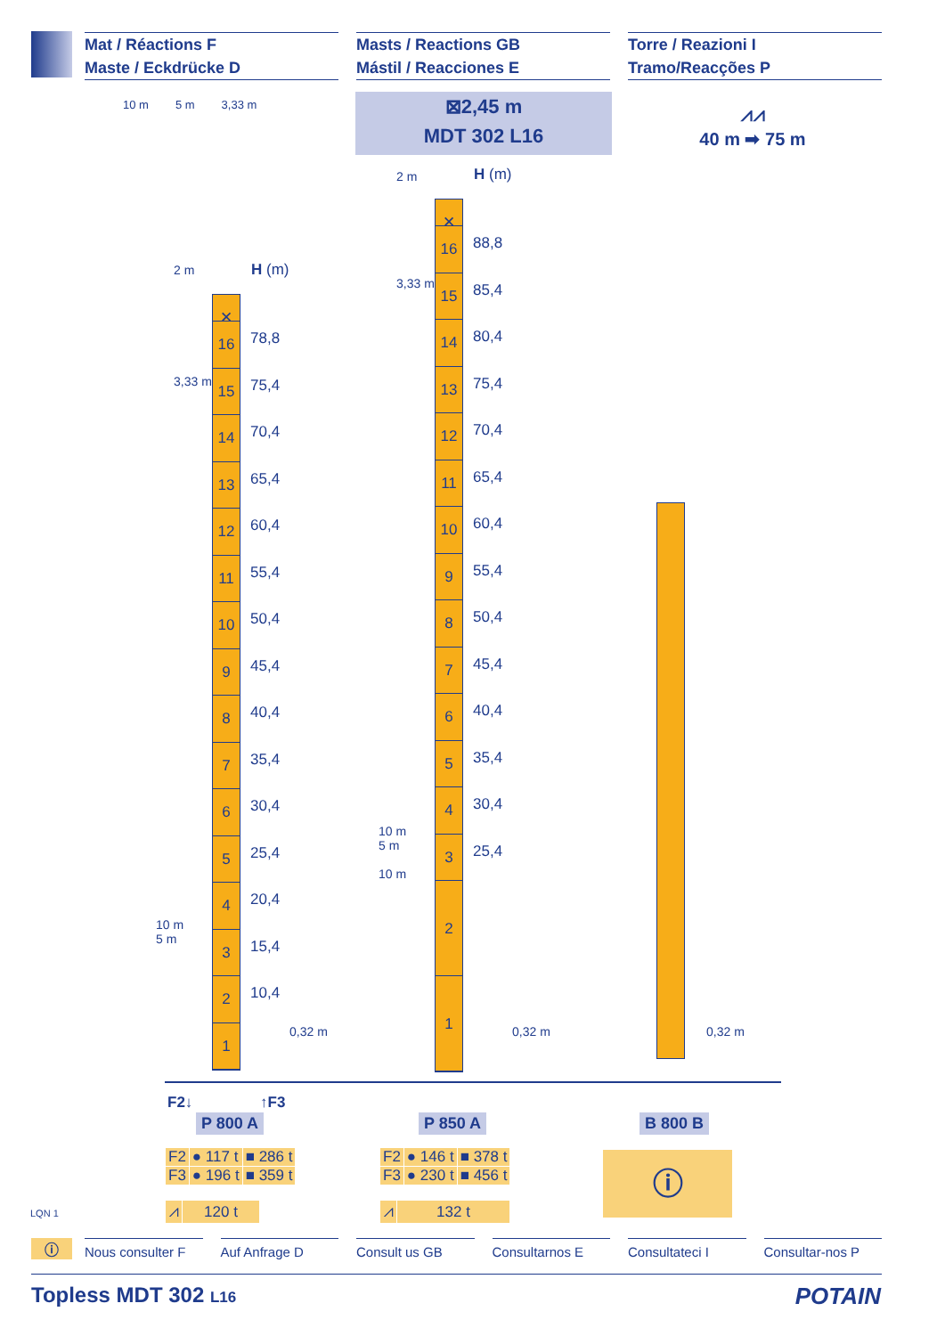Mat / Réactions F
Maste / Eckdrücke D
Masts / Reactions GB
Mástil / Reacciones E
Torre / Reazioni I
Tramo/Reacções P
10 m 5 m 3,33 m
⊠2,45 m
MDT 302 L16
⩘⩘
40 m ➡ 75 m
H (m)
2 m
3,33 m
✕
16
15
14
13
12
11
10
9
8
7
6
5
4
3
2
1
78,8
75,4
70,4
65,4
60,4
55,4
50,4
45,4
40,4
35,4
30,4
25,4
20,4
15,4
10,4
10 m
5 m
0,32 m
H (m)
2 m
3,33 m
✕
16
15
14
13
12
11
10
9
8
7
6
5
4
3
2
1
88,8
85,4
80,4
75,4
70,4
65,4
60,4
55,4
50,4
45,4
40,4
35,4
30,4
25,4
10 m
5 m
10 m
0,32 m 0,32 m
F2↓ ↑F3
P 800 A P 850 A B 800 B
| F2 | ● 117 t | ■ 286 t |
| F3 | ● 196 t | ■ 359 t |
| ⩘ | 120 t |
| F2 | ● 146 t | ■ 378 t |
| F3 | ● 230 t | ■ 456 t |
| ⩘ | 132 t |
ⓘ
LQN 1
ⓘ
Nous consulter F Auf Anfrage D Consult us GB Consultarnos E Consultateci I Consultar-nos P
Topless MDT 302 L16 POTAIN